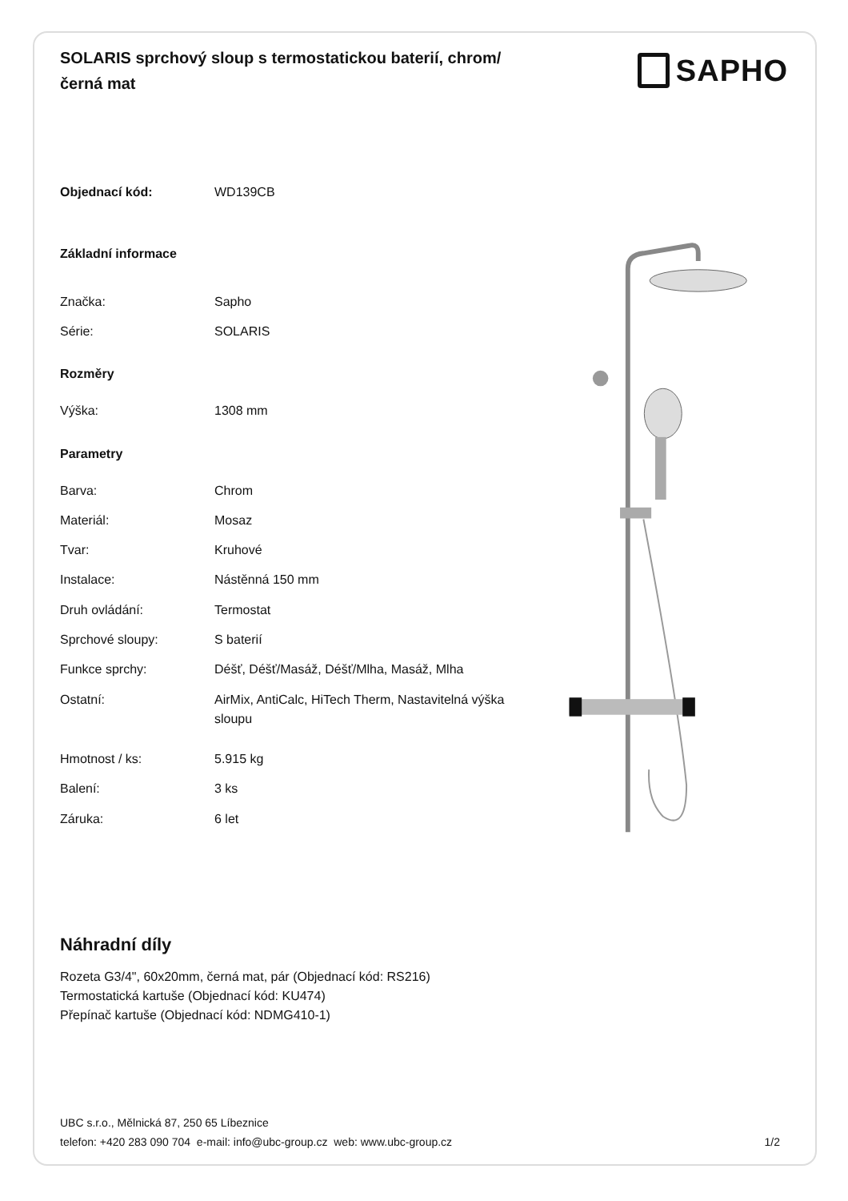SOLARIS sprchový sloup s termostatickou baterií, chrom/černá mat
SAPHO
| Objednací kód: | WD139CB |
| Základní informace | |
| Značka: | Sapho |
| Série: | SOLARIS |
| Rozměry | |
| Výška: | 1308 mm |
| Parametry | |
| Barva: | Chrom |
| Materiál: | Mosaz |
| Tvar: | Kruhové |
| Instalace: | Nástěnná 150 mm |
| Druh ovládání: | Termostat |
| Sprchové sloupy: | S baterií |
| Funkce sprchy: | Déšť, Déšť/Masáž, Déšť/Mlha, Masáž, Mlha |
| Ostatní: | AirMix, AntiCalc, HiTech Therm, Nastavitelná výška sloupu |
| Hmotnost / ks: | 5.915 kg |
| Balení: | 3 ks |
| Záruka: | 6 let |
Náhradní díly
Rozeta G3/4", 60x20mm, černá mat, pár (Objednací kód: RS216)
Termostatická kartuše (Objednací kód: KU474)
Přepínač kartuše (Objednací kód: NDMG410-1)
UBC s.r.o., Mělnická 87, 250 65 Líbeznice
telefon: +420 283 090 704 e-mail: info@ubc-group.cz web: www.ubc-group.cz
1/2